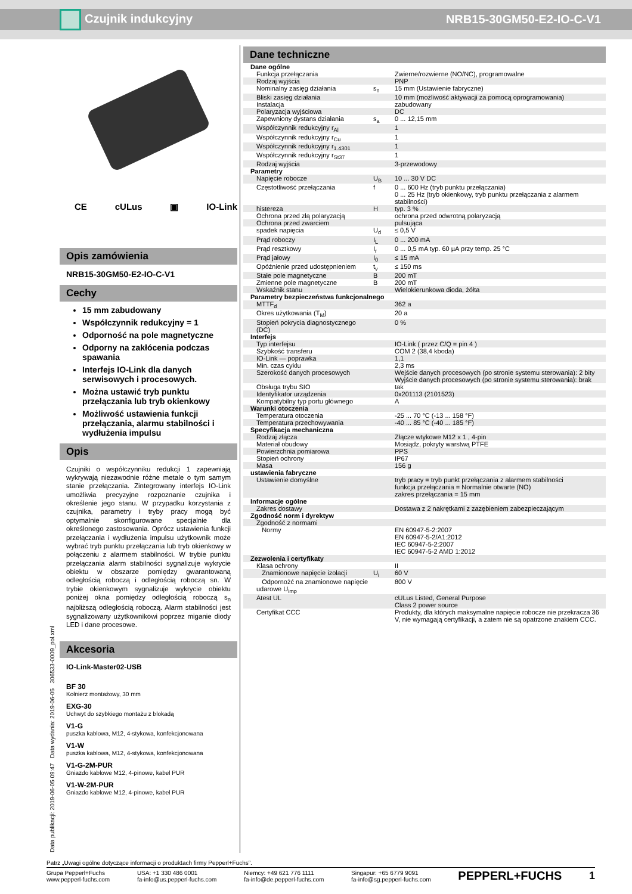Czujnik indukcyjny NRB15-30GM50-E2-IO-C-V1
CE cULus ▣ IO-Link
Opis zamówienia
NRB15-30GM50-E2-IO-C-V1
Cechy
15 mm zabudowany
Współczynnik redukcyjny = 1
Odporność na pole magnetyczne
Odporny na zakłócenia podczas spawania
Interfejs IO-Link dla danych serwisowych i procesowych.
Można ustawić tryb punktu przełączania lub tryb okienkowy
Możliwość ustawienia funkcji przełączania, alarmu stabilności i wydłużenia impulsu
Opis
Czujniki o współczynniku redukcji 1 zapewniają wykrywają niezawodnie różne metale o tym samym stanie przełączania. Zintegrowany interfejs IO-Link umożliwia precyzyjne rozpoznanie czujnika i określenie jego stanu. W przypadku korzystania z czujnika, parametry i tryby pracy mogą być optymalnie skonfigurowane specjalnie dla określonego zastosowania. Oprócz ustawienia funkcji przełączania i wydłużenia impulsu użytkownik może wybrać tryb punktu przełączania lub tryb okienkowy w połączeniu z alarmem stabilności. W trybie punktu przełączania alarm stabilności sygnalizuje wykrycie obiektu w obszarze pomiędzy gwarantowaną odległością roboczą i odległością roboczą sn. W trybie okienkowym sygnalizuje wykrycie obiektu poniżej okna pomiędzy odległością roboczą s<sub>n</sub> najbliższą odległością roboczą. Alarm stabilności jest sygnalizowany użytkownikowi poprzez miganie diody LED i dane procesowe.
Akcesoria
IO-Link-Master02-USB
BF 30
Kołnierz montażowy, 30 mm
EXG-30
Uchwyt do szybkiego montażu z blokadą
V1-G
puszka kablowa, M12, 4-stykowa, konfekcjonowana
V1-W
puszka kablowa, M12, 4-stykowa, konfekcjonowana
V1-G-2M-PUR
Gniazdo kablowe M12, 4-pinowe, kabel PUR
V1-W-2M-PUR
Gniazdo kablowe M12, 4-pinowe, kabel PUR
Dane techniczne
| Dane ogólne | | |
| Funkcja przełączania | | Zwierne/rozwierne (NO/NC), programowalne |
| Rodzaj wyjścia | | PNP |
| Nominalny zasięg działania | s<sub>n</sub> | 15 mm (Ustawienie fabryczne) |
| Bliski zasięg działania | | 10 mm (możliwość aktywacji za pomocą oprogramowania) |
| Instalacja | | zabudowany |
| Polaryzacja wyjściowa | | DC |
| Zapewniony dystans działania | s<sub>a</sub> | 0 ... 12,15 mm |
| Współczynnik redukcyjny r<sub>Al</sub> | | 1 |
| Współczynnik redukcyjny r<sub>Cu</sub> | | 1 |
| Współczynnik redukcyjny r<sub>1.4301</sub> | | 1 |
| Współczynnik redukcyjny r<sub>St37</sub> | | 1 |
| Rodzaj wyjścia | | 3-przewodowy |
| Parametry | | |
| Napięcie robocze | U<sub>B</sub> | 10 ... 30 V DC |
| Częstotliwość przełączania | f | 0 ... 600 Hz (tryb punktu przełączania) 0 ... 25 Hz (tryb okienkowy, tryb punktu przełączania z alarmem stabilności) |
| histereza | H | typ. 3 % |
| Ochrona przed złą polaryzacją | | ochrona przed odwrotną polaryzacją |
| Ochrona przed zwarciem | | pulsująca |
| spadek napięcia | U<sub>d</sub> | ≤ 0,5 V |
| Prąd roboczy | I<sub>L</sub> | 0 ... 200 mA |
| Prąd resztkowy | I<sub>r</sub> | 0 ... 0,5 mA typ. 60 µA przy temp. 25 °C |
| Prąd jałowy | I<sub>0</sub> | ≤ 15 mA |
| Opóźnienie przed udostępnieniem | t<sub>v</sub> | ≤ 150 ms |
| Stałe pole magnetyczne | B | 200 mT |
| Zmienne pole magnetyczne | B | 200 mT |
| Wskaźnik stanu | | Wielokierunkowa dioda, żółta |
| Parametry bezpieczeństwa funkcjonalnego | | |
| MTTF<sub>d</sub> | | 362 a |
| Okres użytkowania (T<sub>M</sub>) | | 20 a |
| Stopień pokrycia diagnostycznego (DC) | | 0 % |
| Interfejs | | |
| Typ interfejsu | | IO-Link ( przez C/Q = pin 4 ) |
| Szybkość transferu | | COM 2 (38,4 kboda) |
| IO-Link — poprawka | | 1,1 |
| Min. czas cyklu | | 2,3 ms |
| Szerokość danych procesowych | | Wejście danych procesowych (po stronie systemu sterowania): 2 bity Wyjście danych procesowych (po stronie systemu sterowania): brak |
| Obsługa trybu SIO | | tak |
| Identyfikator urządzenia | | 0x201113 (2101523) |
| Kompatybilny typ portu głównego | | A |
| Warunki otoczenia | | |
| Temperatura otoczenia | | -25 ... 70 °C (-13 ... 158 °F) |
| Temperatura przechowywania | | -40 ... 85 °C (-40 ... 185 °F) |
| Specyfikacja mechaniczna | | |
| Rodzaj złącza | | Złącze wtykowe M12 x 1 , 4-pin |
| Materiał obudowy | | Mosiądz, pokryty warstwą PTFE |
| Powierzchnia pomiarowa | | PPS |
| Stopień ochrony | | IP67 |
| Masa | | 156 g |
| ustawienia fabryczne | | |
| Ustawienie domyślne | | tryb pracy = tryb punkt przełączania z alarmem stabilności funkcja przełączania = Normalnie otwarte (NO) zakres przełączania = 15 mm |
| Informacje ogólne | | |
| Zakres dostawy | | Dostawa z 2 nakrętkami z zazębieniem zabezpieczającym |
| Zgodność norm i dyrektyw | | |
| Zgodność z normami | | |
| Normy | | EN 60947-5-2:2007 EN 60947-5-2/A1:2012 IEC 60947-5-2:2007 IEC 60947-5-2 AMD 1:2012 |
| Zezwolenia i certyfikaty | | |
| Klasa ochrony | | II |
| Znamionowe napięcie izolacji | U<sub>i</sub> | 60 V |
| Odpornożć na znamionowe napięcie udarowe U<sub>imp</sub> | | 800 V |
| Atest UL | | cULus Listed, General Purpose Class 2 power source |
| Certyfikat CCC | | Produkty, dla których maksymalne napięcie robocze nie przekracza 36 V, nie wymagają certyfikacji, a zatem nie są opatrzone znakiem CCC. |
Data publikacji: 2019-06-05 09:47 Data wydania: 2019-06-05 306533-0009_pol.xml
Patrz „Uwagi ogólne dotyczące informacji o produktach firmy Pepperl+Fuchs”.
Grupa Pepperl+Fuchs
www.pepperl-fuchs.com USA: +1 330 486 0001
fa-info@us.pepperl-fuchs.com Niemcy: +49 621 776 1111
fa-info@de.pepperl-fuchs.com Singapur: +65 6779 9091
fa-info@sg.pepperl-fuchs.com PEPPERL+FUCHS 1